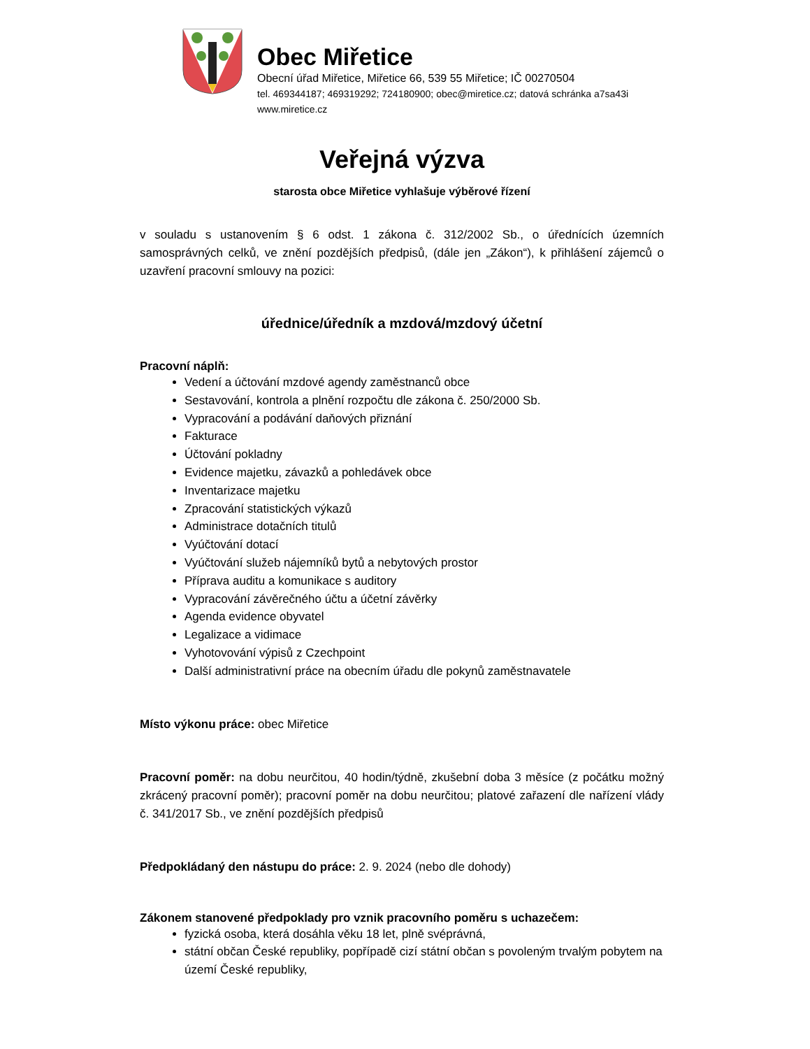Obec Miřetice
Obecní úřad Miřetice, Miřetice 66, 539 55 Miřetice; IČ 00270504
tel. 469344187; 469319292; 724180900; obec@miretice.cz; datová schránka a7sa43i
www.miretice.cz
Veřejná výzva
starosta obce Miřetice vyhlašuje výběrové řízení
v souladu s ustanovením § 6 odst. 1 zákona č. 312/2002 Sb., o úřednících územních samosprávných celků, ve znění pozdějších předpisů, (dále jen „Zákon“), k přihlášení zájemců o uzavření pracovní smlouvy na pozici:
úřednice/úředník a mzdová/mzdový účetní
Pracovní náplň:
Vedení a účtování mzdové agendy zaměstnanců obce
Sestavování, kontrola a plnění rozpočtu dle zákona č. 250/2000 Sb.
Vypracování a podávání daňových přiznání
Fakturace
Účtování pokladny
Evidence majetku, závazků a pohledávek obce
Inventarizace majetku
Zpracování statistických výkazů
Administrace dotačních titulů
Vyúčtování dotací
Vyúčtování služeb nájemníků bytů a nebytových prostor
Příprava auditu a komunikace s auditory
Vypracování závěrečného účtu a účetní závěrky
Agenda evidence obyvatel
Legalizace a vidimace
Vyhotovování výpisů z Czechpoint
Další administrativní práce na obecním úřadu dle pokynů zaměstnavatele
Místo výkonu práce: obec Miřetice
Pracovní poměr: na dobu neurčitou, 40 hodin/týdně, zkušební doba 3 měsíce (z počátku možný zkrácený pracovní poměr); pracovní poměr na dobu neurčitou; platové zařazení dle nařízení vlády č. 341/2017 Sb., ve znění pozdějších předpisů
Předpokládaný den nástupu do práce: 2. 9. 2024 (nebo dle dohody)
Zákonem stanovené předpoklady pro vznik pracovního poměru s uchazečem:
fyzická osoba, která dosáhla věku 18 let, plně svéprávná,
státní občan České republiky, popřípadě cizí státní občan s povoleným trvalým pobytem na území České republiky,